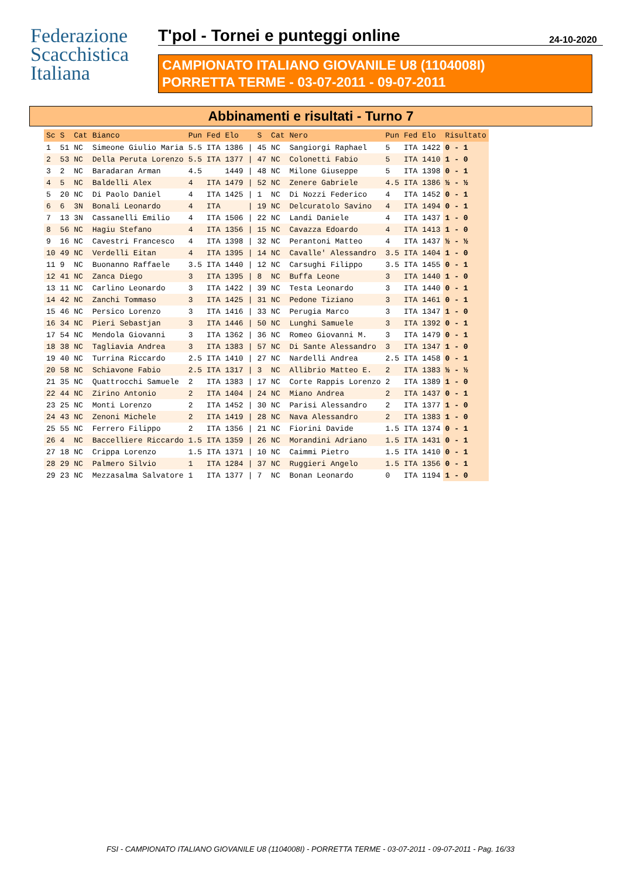Federazione
Scacchistica
Italiana
T'pol - Tornei e punteggi online 24-10-2020
CAMPIONATO ITALIANO GIOVANILE U8 (1104008I)
PORRETTA TERME - 03-07-2011 - 09-07-2011
Abbinamenti e risultati - Turno 7
| Sc | S | Cat | Bianco | Pun | Fed | Elo | | S | Cat | Nero | Pun | Fed | Elo | Risultato |
| --- | --- | --- | --- | --- | --- | --- | --- | --- | --- | --- | --- | --- | --- | --- |
| 1 | 51 | NC | Simeone Giulio Maria | 5.5 | ITA | 1386 | / | 45 | NC | Sangiorgi Raphael | 5 | ITA | 1422 | 0 - 1 |
| 2 | 53 | NC | Della Peruta Lorenzo | 5.5 | ITA | 1377 | / | 47 | NC | Colonetti Fabio | 5 | ITA | 1410 | 1 - 0 |
| 3 | 2 | NC | Baradaran Arman | 4.5 | | 1449 | / | 48 | NC | Milone Giuseppe | 5 | ITA | 1398 | 0 - 1 |
| 4 | 5 | NC | Baldelli Alex | 4 | ITA | 1479 | / | 52 | NC | Zenere Gabriele | 4.5 | ITA | 1386 | ½ - ½ |
| 5 | 20 | NC | Di Paolo Daniel | 4 | ITA | 1425 | / | 1 | NC | Di Nozzi Federico | 4 | ITA | 1452 | 0 - 1 |
| 6 | 6 | 3N | Bonali Leonardo | 4 | ITA | | / | 19 | NC | Delcuratolo Savino | 4 | ITA | 1494 | 0 - 1 |
| 7 | 13 | 3N | Cassanelli Emilio | 4 | ITA | 1506 | / | 22 | NC | Landi Daniele | 4 | ITA | 1437 | 1 - 0 |
| 8 | 56 | NC | Hagiu Stefano | 4 | ITA | 1356 | / | 15 | NC | Cavazza Edoardo | 4 | ITA | 1413 | 1 - 0 |
| 9 | 16 | NC | Cavestri Francesco | 4 | ITA | 1398 | / | 32 | NC | Perantoni Matteo | 4 | ITA | 1437 | ½ - ½ |
| 10 | 49 | NC | Verdelli Eitan | 4 | ITA | 1395 | / | 14 | NC | Cavalle' Alessandro | 3.5 | ITA | 1404 | 1 - 0 |
| 11 | 9 | NC | Buonanno Raffaele | 3.5 | ITA | 1440 | / | 12 | NC | Carsughi Filippo | 3.5 | ITA | 1455 | 0 - 1 |
| 12 | 41 | NC | Zanca Diego | 3 | ITA | 1395 | / | 8 | NC | Buffa Leone | 3 | ITA | 1440 | 1 - 0 |
| 13 | 11 | NC | Carlino Leonardo | 3 | ITA | 1422 | / | 39 | NC | Testa Leonardo | 3 | ITA | 1440 | 0 - 1 |
| 14 | 42 | NC | Zanchi Tommaso | 3 | ITA | 1425 | / | 31 | NC | Pedone Tiziano | 3 | ITA | 1461 | 0 - 1 |
| 15 | 46 | NC | Persico Lorenzo | 3 | ITA | 1416 | / | 33 | NC | Perugia Marco | 3 | ITA | 1347 | 1 - 0 |
| 16 | 34 | NC | Pieri Sebastjan | 3 | ITA | 1446 | / | 50 | NC | Lunghi Samuele | 3 | ITA | 1392 | 0 - 1 |
| 17 | 54 | NC | Mendola Giovanni | 3 | ITA | 1362 | / | 36 | NC | Romeo Giovanni M. | 3 | ITA | 1479 | 0 - 1 |
| 18 | 38 | NC | Tagliavia Andrea | 3 | ITA | 1383 | / | 57 | NC | Di Sante Alessandro | 3 | ITA | 1347 | 1 - 0 |
| 19 | 40 | NC | Turrina Riccardo | 2.5 | ITA | 1410 | / | 27 | NC | Nardelli Andrea | 2.5 | ITA | 1458 | 0 - 1 |
| 20 | 58 | NC | Schiavone Fabio | 2.5 | ITA | 1317 | / | 3 | NC | Allibrio Matteo E. | 2 | ITA | 1383 | ½ - ½ |
| 21 | 35 | NC | Quattrocchi Samuele | 2 | ITA | 1383 | / | 17 | NC | Corte Rappis Lorenzo | 2 | ITA | 1389 | 1 - 0 |
| 22 | 44 | NC | Zirino Antonio | 2 | ITA | 1404 | / | 24 | NC | Miano Andrea | 2 | ITA | 1437 | 0 - 1 |
| 23 | 25 | NC | Monti Lorenzo | 2 | ITA | 1452 | / | 30 | NC | Parisi Alessandro | 2 | ITA | 1377 | 1 - 0 |
| 24 | 43 | NC | Zenoni Michele | 2 | ITA | 1419 | / | 28 | NC | Nava Alessandro | 2 | ITA | 1383 | 1 - 0 |
| 25 | 55 | NC | Ferrero Filippo | 2 | ITA | 1356 | / | 21 | NC | Fiorini Davide | 1.5 | ITA | 1374 | 0 - 1 |
| 26 | 4 | NC | Baccelliere Riccardo | 1.5 | ITA | 1359 | / | 26 | NC | Morandini Adriano | 1.5 | ITA | 1431 | 0 - 1 |
| 27 | 18 | NC | Crippa Lorenzo | 1.5 | ITA | 1371 | / | 10 | NC | Caimmi Pietro | 1.5 | ITA | 1410 | 0 - 1 |
| 28 | 29 | NC | Palmero Silvio | 1 | ITA | 1284 | / | 37 | NC | Ruggieri Angelo | 1.5 | ITA | 1356 | 0 - 1 |
| 29 | 23 | NC | Mezzasalma Salvatore | 1 | ITA | 1377 | / | 7 | NC | Bonan Leonardo | 0 | ITA | 1194 | 1 - 0 |
FSI - CAMPIONATO ITALIANO GIOVANILE U8 (1104008I) - PORRETTA TERME - 03-07-2011 - 09-07-2011 - Pag. 16/33